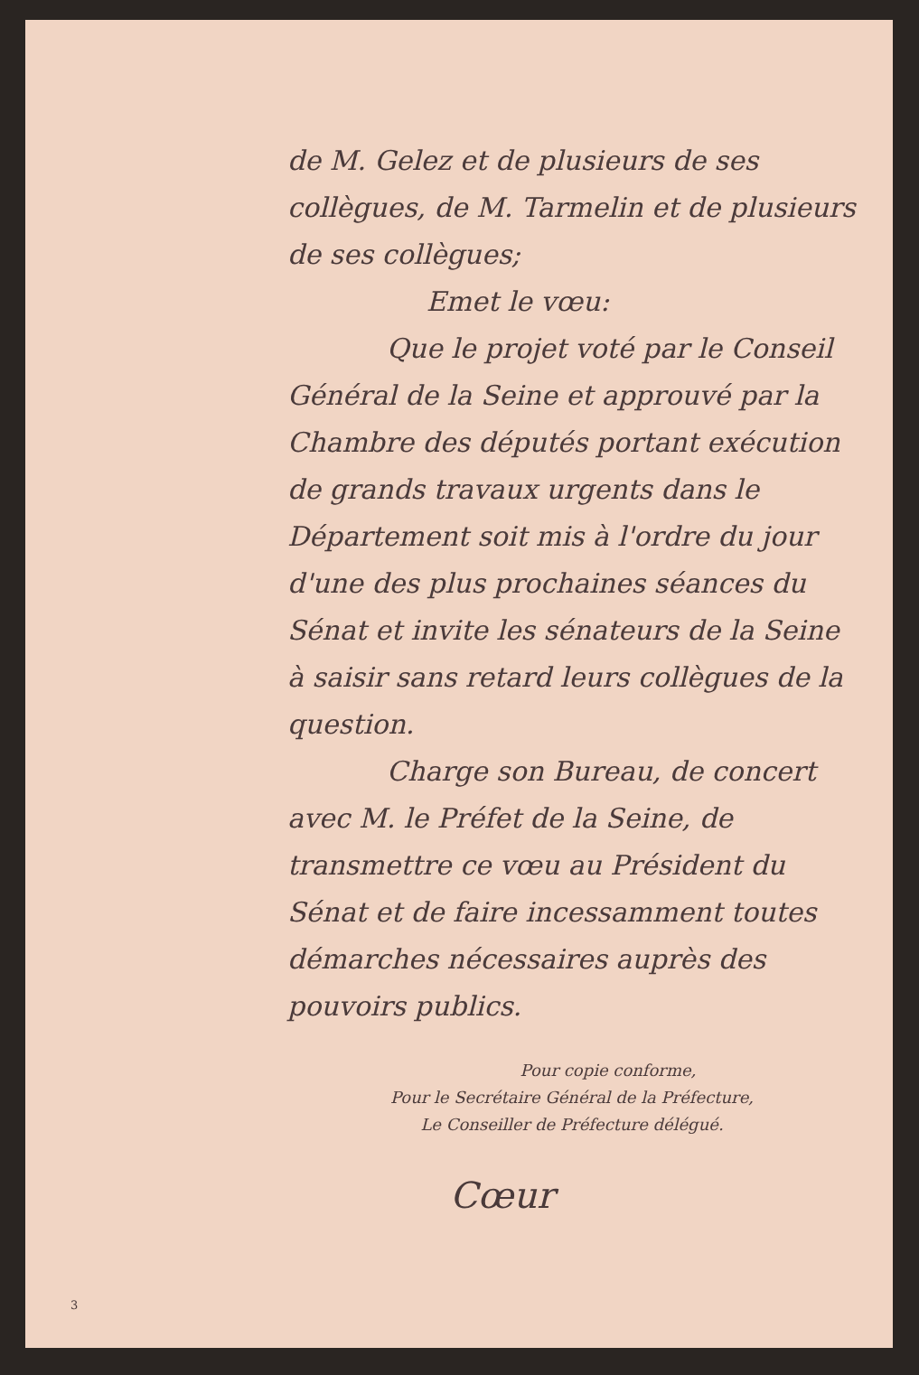de M. Gelez et de plusieurs de ses collègues, de M. Tarmelin et de plusieurs de ses collègues;
Emet le vœu:
Que le projet voté par le Conseil Général de la Seine et approuvé par la Chambre des députés portant exécution de grands travaux urgents dans le Département soit mis à l'ordre du jour d'une des plus prochaines séances du Sénat et invite les sénateurs de la Seine à saisir sans retard leurs collègues de la question.
Charge son Bureau, de concert avec M. le Préfet de la Seine, de transmettre ce vœu au Président du Sénat et de faire incessamment toutes démarches nécessaires auprès des pouvoirs publics.
Pour copie conforme,
Pour le Secrétaire Général de la Préfecture,
Le Conseiller de Préfecture délégué.
Cœur
3